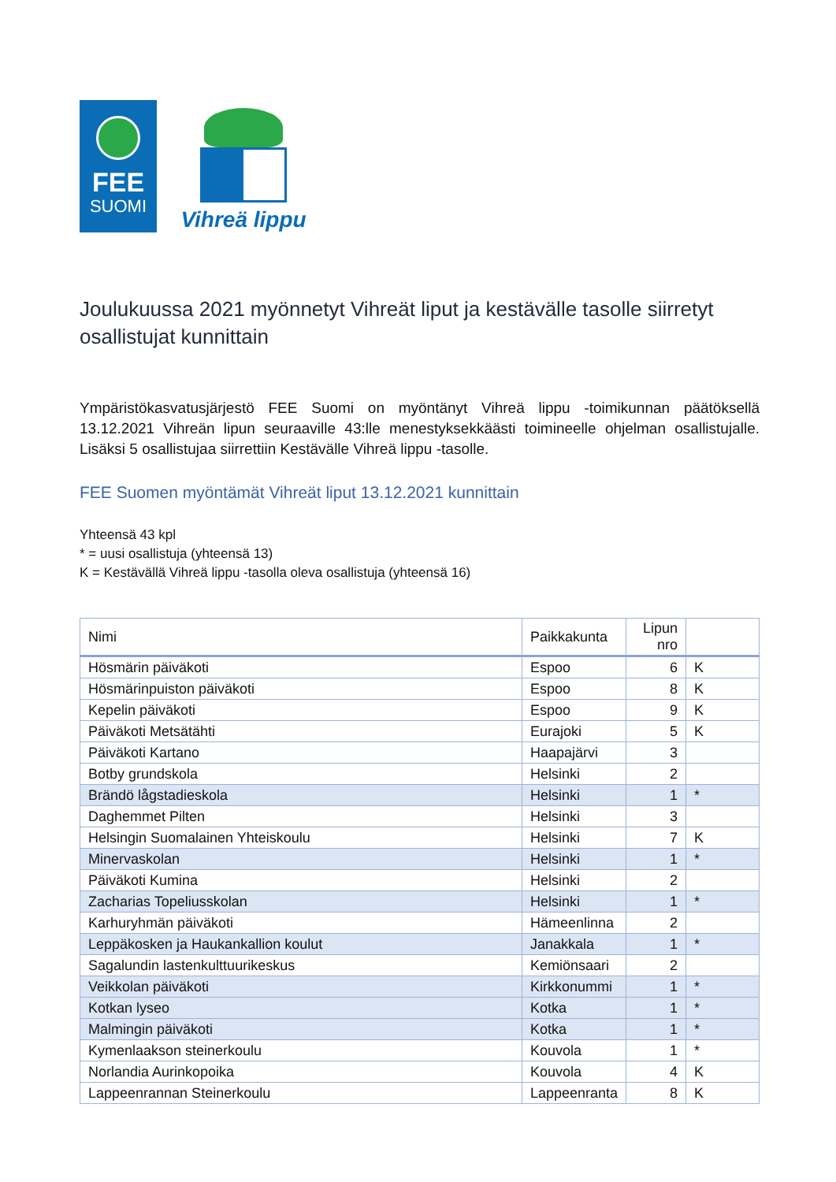FEE
SUOMI
Vihreä lippu
Joulukuussa 2021 myönnetyt Vihreät liput ja kestävälle tasolle siirretyt osallistujat kunnittain
Ympäristökasvatusjärjestö FEE Suomi on myöntänyt Vihreä lippu -toimikunnan päätöksellä 13.12.2021 Vihreän lipun seuraaville 43:lle menestyksekkäästi toimineelle ohjelman osallistujalle. Lisäksi 5 osallistujaa siirrettiin Kestävälle Vihreä lippu -tasolle.
FEE Suomen myöntämät Vihreät liput 13.12.2021 kunnittain
Yhteensä 43 kpl
* = uusi osallistuja (yhteensä 13)
K = Kestävällä Vihreä lippu -tasolla oleva osallistuja (yhteensä 16)
| Nimi | Paikkakunta | Lipun nro | |
| --- | --- | --- | --- |
| Hösmärin päiväkoti | Espoo | 6 | K |
| Hösmärinpuiston päiväkoti | Espoo | 8 | K |
| Kepelin päiväkoti | Espoo | 9 | K |
| Päiväkoti Metsätähti | Eurajoki | 5 | K |
| Päiväkoti Kartano | Haapajärvi | 3 | |
| Botby grundskola | Helsinki | 2 | |
| Brändö lågstadieskola | Helsinki | 1 | * |
| Daghemmet Pilten | Helsinki | 3 | |
| Helsingin Suomalainen Yhteiskoulu | Helsinki | 7 | K |
| Minervaskolan | Helsinki | 1 | * |
| Päiväkoti Kumina | Helsinki | 2 | |
| Zacharias Topeliusskolan | Helsinki | 1 | * |
| Karhuryhmän päiväkoti | Hämeenlinna | 2 | |
| Leppäkosken ja Haukankallion koulut | Janakkala | 1 | * |
| Sagalundin lastenkulttuurikeskus | Kemiönsaari | 2 | |
| Veikkolan päiväkoti | Kirkkonummi | 1 | * |
| Kotkan lyseo | Kotka | 1 | * |
| Malmingin päiväkoti | Kotka | 1 | * |
| Kymenlaakson steinerkoulu | Kouvola | 1 | * |
| Norlandia Aurinkopoika | Kouvola | 4 | K |
| Lappeenrannan Steinerkoulu | Lappeenranta | 8 | K |